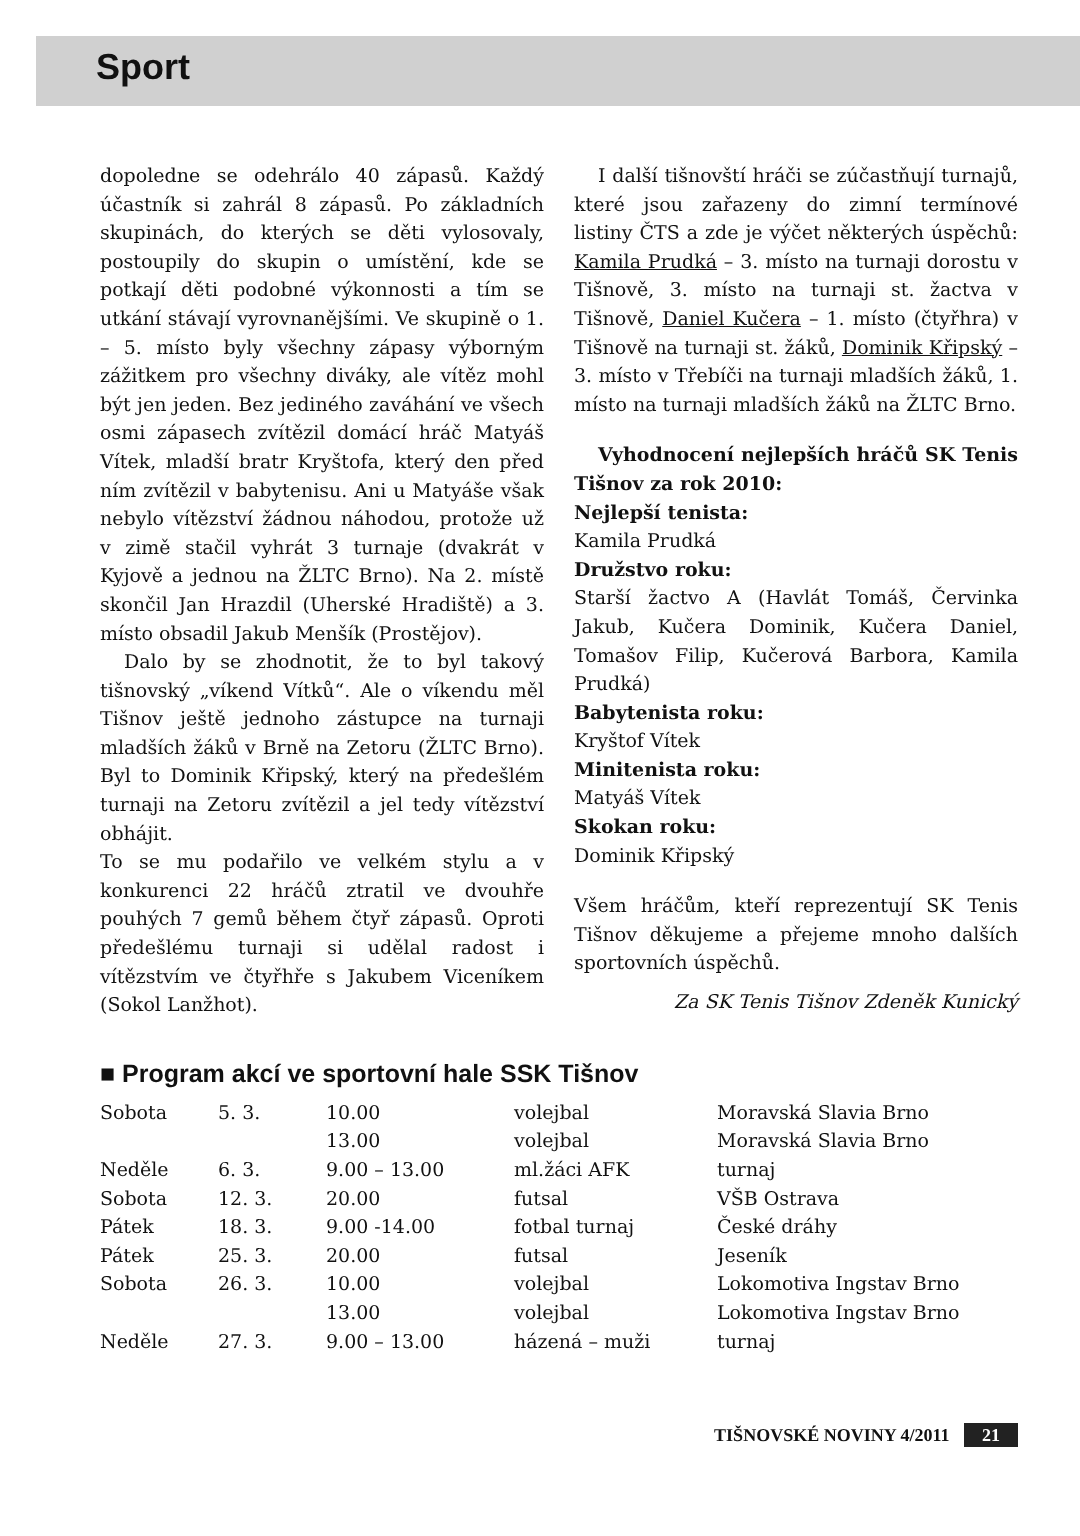Sport
dopoledne se odehrálo 40 zápasů. Každý účastník si zahrál 8 zápasů. Po základních skupinách, do kterých se děti vylosovaly, postoupily do skupin o umístění, kde se potkají děti podobné výkonnosti a tím se utkání stávají vyrovnanějšími. Ve skupině o 1. – 5. místo byly všechny zápasy výborným zážitkem pro všechny diváky, ale vítěz mohl být jen jeden. Bez jediného zaváhání ve všech osmi zápasech zvítězil domácí hráč Matyáš Vítek, mladší bratr Kryštofa, který den před ním zvítězil v babytenisu. Ani u Matyáše však nebylo vítězství žádnou náhodou, protože už v zimě stačil vyhrát 3 turnaje (dvakrát v Kyjově a jednou na ŽLTC Brno). Na 2. místě skončil Jan Hrazdil (Uherské Hradiště) a 3. místo obsadil Jakub Menšík (Prostějov).
Dalo by se zhodnotit, že to byl takový tišnovský „víkend Vítků“. Ale o víkendu měl Tišnov ještě jednoho zástupce na turnaji mladších žáků v Brně na Zetoru (ŽLTC Brno). Byl to Dominik Křipský, který na předešlém turnaji na Zetoru zvítězil a jel tedy vítězství obhájit.
To se mu podařilo ve velkém stylu a v konkurenci 22 hráčů ztratil ve dvouhře pouhých 7 gemů během čtyř zápasů. Oproti předešlému turnaji si udělal radost i vítězstvím ve čtyřhře s Jakubem Viceníkem (Sokol Lanžhot).
I další tišnovští hráči se zúčastňují turnajů, které jsou zařazeny do zimní termínové listiny ČTS a zde je výčet některých úspěchů: Kamila Prudká – 3. místo na turnaji dorostu v Tišnově, 3. místo na turnaji st. žactva v Tišnově, Daniel Kučera – 1. místo (čtyřhra) v Tišnově na turnaji st. žáků, Dominik Křipský – 3. místo v Třebíči na turnaji mladších žáků, 1. místo na turnaji mladších žáků na ŽLTC Brno.
Vyhodnocení nejlepších hráčů SK Tenis Tišnov za rok 2010:
Nejlepší tenista:
Kamila Prudká
Družstvo roku:
Starší žactvo A (Havlát Tomáš, Červinka Jakub, Kučera Dominik, Kučera Daniel, Tomašov Filip, Kučerová Barbora, Kamila Prudká)
Babytenista roku:
Kryštof Vítek
Minitenista roku:
Matyáš Vítek
Skokan roku:
Dominik Křipský
Všem hráčům, kteří reprezentují SK Tenis Tišnov děkujeme a přejeme mnoho dalších sportovních úspěchů.
Za SK Tenis Tišnov Zdeněk Kunický
■ Program akcí ve sportovní hale SSK Tišnov
| Sobota | 5. 3. | 10.00 | volejbal | Moravská Slavia Brno |
| | | 13.00 | volejbal | Moravská Slavia Brno |
| Neděle | 6. 3. | 9.00 – 13.00 | ml.žáci AFK | turnaj |
| Sobota | 12. 3. | 20.00 | futsal | VŠB Ostrava |
| Pátek | 18. 3. | 9.00 -14.00 | fotbal turnaj | České dráhy |
| Pátek | 25. 3. | 20.00 | futsal | Jeseník |
| Sobota | 26. 3. | 10.00 | volejbal | Lokomotiva Ingstav Brno |
| | | 13.00 | volejbal | Lokomotiva Ingstav Brno |
| Neděle | 27. 3. | 9.00 – 13.00 | házená – muži | turnaj |
TIŠNOVSKÉ NOVINY 4/2011 21